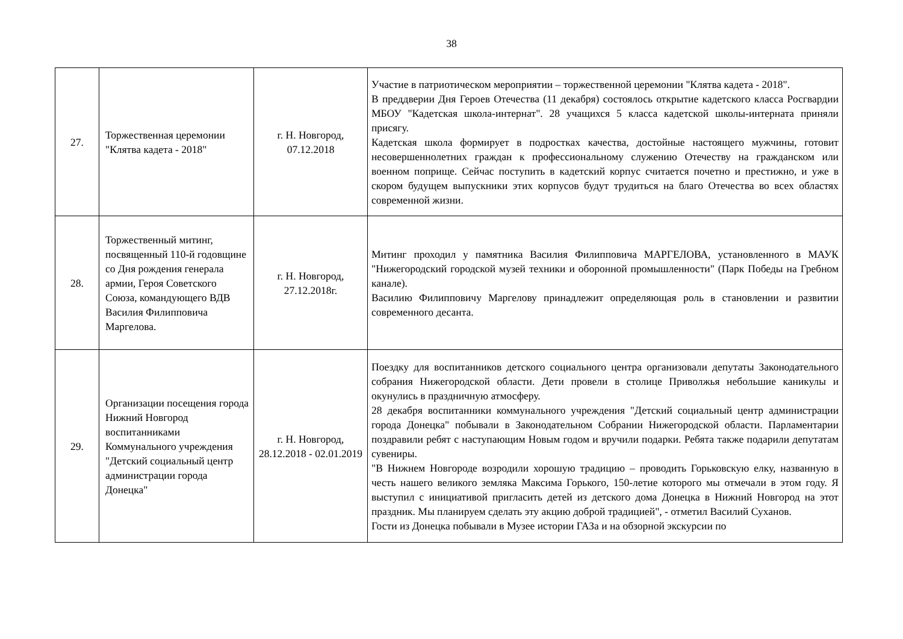38
| 27. | Торжественная церемонии "Клятва кадета - 2018" | г. Н. Новгород, 07.12.2018 | Участие в патриотическом мероприятии – торжественной церемонии "Клятва кадета - 2018". В преддверии Дня Героев Отечества (11 декабря) состоялось открытие кадетского класса Росгвардии МБОУ "Кадетская школа-интернат". 28 учащихся 5 класса кадетской школы-интерната приняли присягу. Кадетская школа формирует в подростках качества, достойные настоящего мужчины, готовит несовершеннолетних граждан к профессиональному служению Отечеству на гражданском или военном поприще. Сейчас поступить в кадетский корпус считается почетно и престижно, и уже в скором будущем выпускники этих корпусов будут трудиться на благо Отечества во всех областях современной жизни. |
| 28. | Торжественный митинг, посвященный 110-й годовщине со Дня рождения генерала армии, Героя Советского Союза, командующего ВДВ Василия Филипповича Маргелова. | г. Н. Новгород, 27.12.2018г. | Митинг проходил у памятника Василия Филипповича МАРГЕЛОВА, установленного в МАУК "Нижегородский городской музей техники и оборонной промышленности" (Парк Победы на Гребном канале). Василию Филипповичу Маргелову принадлежит определяющая роль в становлении и развитии современного десанта. |
| 29. | Организации посещения города Нижний Новгород воспитанниками Коммунального учреждения "Детский социальный центр администрации города Донецка" | г. Н. Новгород, 28.12.2018 - 02.01.2019 | Поездку для воспитанников детского социального центра организовали депутаты Законодательного собрания Нижегородской области. Дети провели в столице Приволжья небольшие каникулы и окунулись в праздничную атмосферу. 28 декабря воспитанники коммунального учреждения "Детский социальный центр администрации города Донецка" побывали в Законодательном Собрании Нижегородской области. Парламентарии поздравили ребят с наступающим Новым годом и вручили подарки. Ребята также подарили депутатам сувениры. "В Нижнем Новгороде возродили хорошую традицию – проводить Горьковскую елку, названную в честь нашего великого земляка Максима Горького, 150-летие которого мы отмечали в этом году. Я выступил с инициативой пригласить детей из детского дома Донецка в Нижний Новгород на этот праздник. Мы планируем сделать эту акцию доброй традицией", - отметил Василий Суханов. Гости из Донецка побывали в Музее истории ГАЗа и на обзорной экскурсии по |